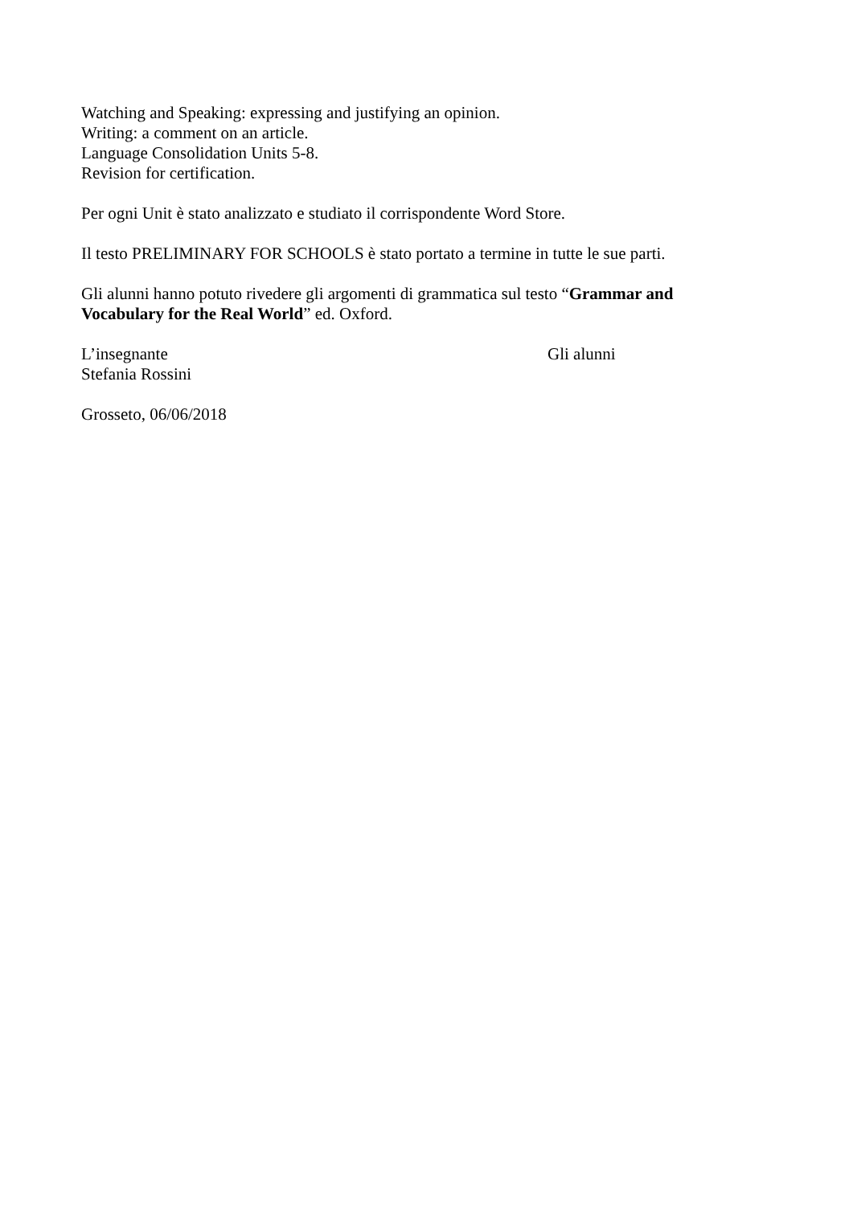Watching and Speaking: expressing and justifying an opinion.
Writing: a comment on an article.
Language Consolidation Units 5-8.
Revision for certification.
Per ogni Unit è stato analizzato e studiato il corrispondente Word Store.
Il testo PRELIMINARY FOR SCHOOLS è stato portato a termine in tutte le sue parti.
Gli alunni hanno potuto rivedere gli argomenti di grammatica sul testo “Grammar and Vocabulary for the Real World” ed. Oxford.
L’insegnante
Stefania Rossini
Gli alunni
Grosseto, 06/06/2018